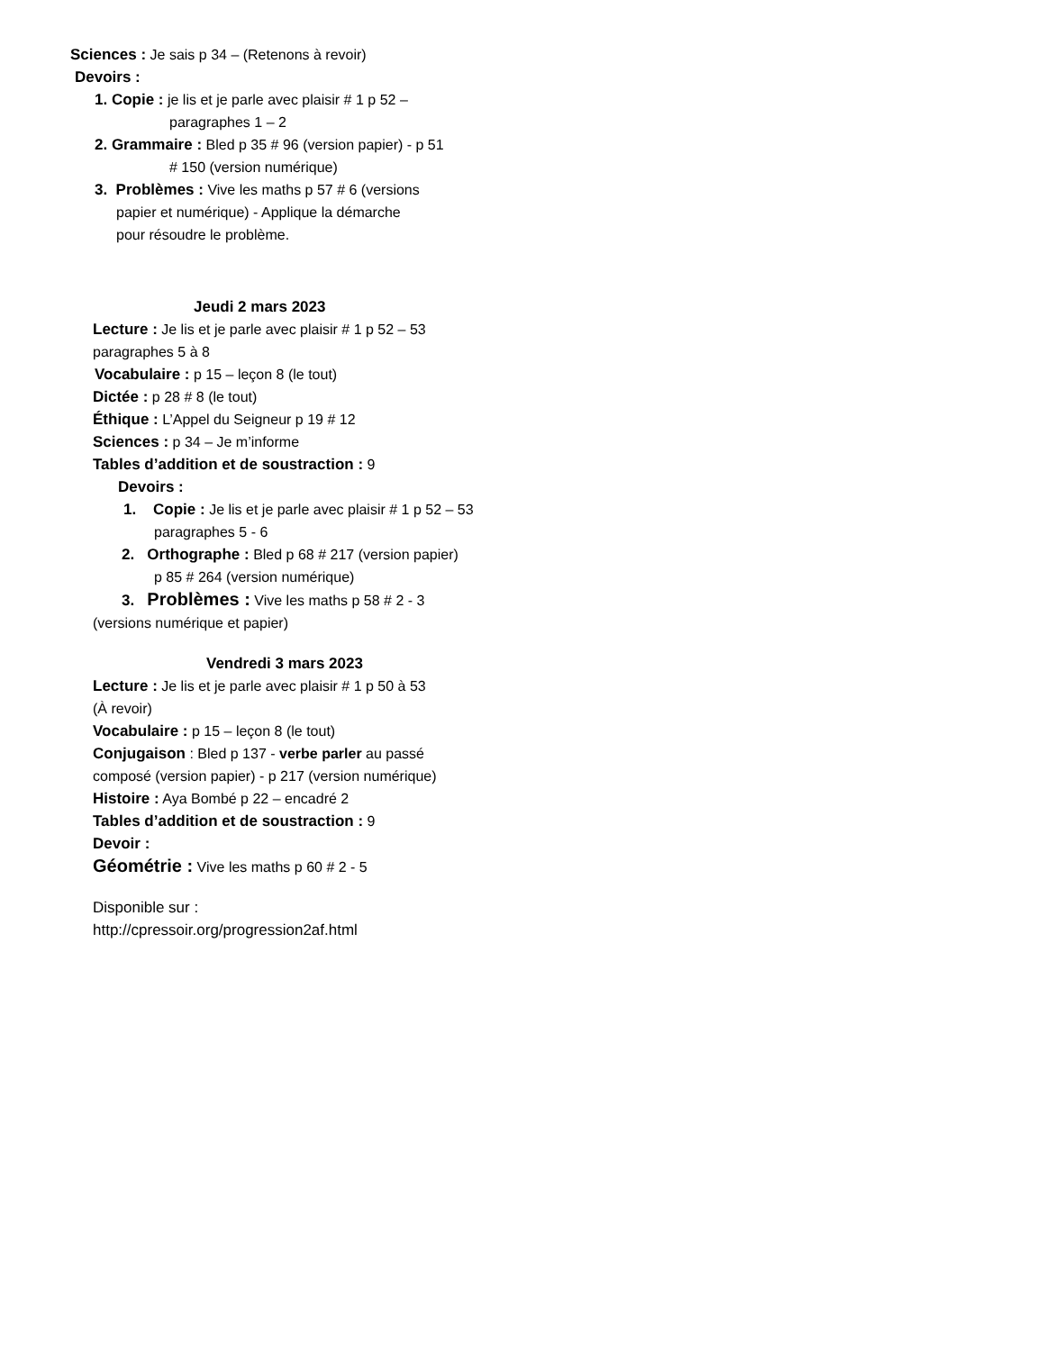Sciences : Je sais p 34 – (Retenons à revoir)
Devoirs :
1. Copie : je lis et je parle avec plaisir # 1 p 52 –
paragraphes 1 – 2
2. Grammaire : Bled p 35 # 96 (version papier) - p 51
# 150 (version numérique)
3. Problèmes : Vive les maths p 57 # 6 (versions
papier et numérique) - Applique la démarche
pour résoudre le problème.
Jeudi 2 mars 2023
Lecture : Je lis et je parle avec plaisir # 1 p 52 – 53
paragraphes 5 à 8
Vocabulaire : p 15 – leçon 8 (le tout)
Dictée : p 28 # 8 (le tout)
Éthique : L’Appel du Seigneur p 19 # 12
Sciences : p 34 – Je m’informe
Tables d’addition et de soustraction : 9
Devoirs :
1. Copie : Je lis et je parle avec plaisir # 1 p 52 – 53
paragraphes 5 - 6
2. Orthographe : Bled p 68 # 217 (version papier)
p 85 # 264 (version numérique)
3. Problèmes : Vive les maths p 58 # 2 - 3
(versions numérique et papier)
Vendredi 3 mars 2023
Lecture : Je lis et je parle avec plaisir # 1 p 50 à 53
(À revoir)
Vocabulaire : p 15 – leçon 8 (le tout)
Conjugaison : Bled p 137 - verbe parler au passé
composé (version papier) - p 217 (version numérique)
Histoire : Aya Bombé p 22 – encadré 2
Tables d’addition et de soustraction : 9
Devoir :
Géométrie : Vive les maths p 60 # 2 - 5
Disponible sur :
http://cpressoir.org/progression2af.html